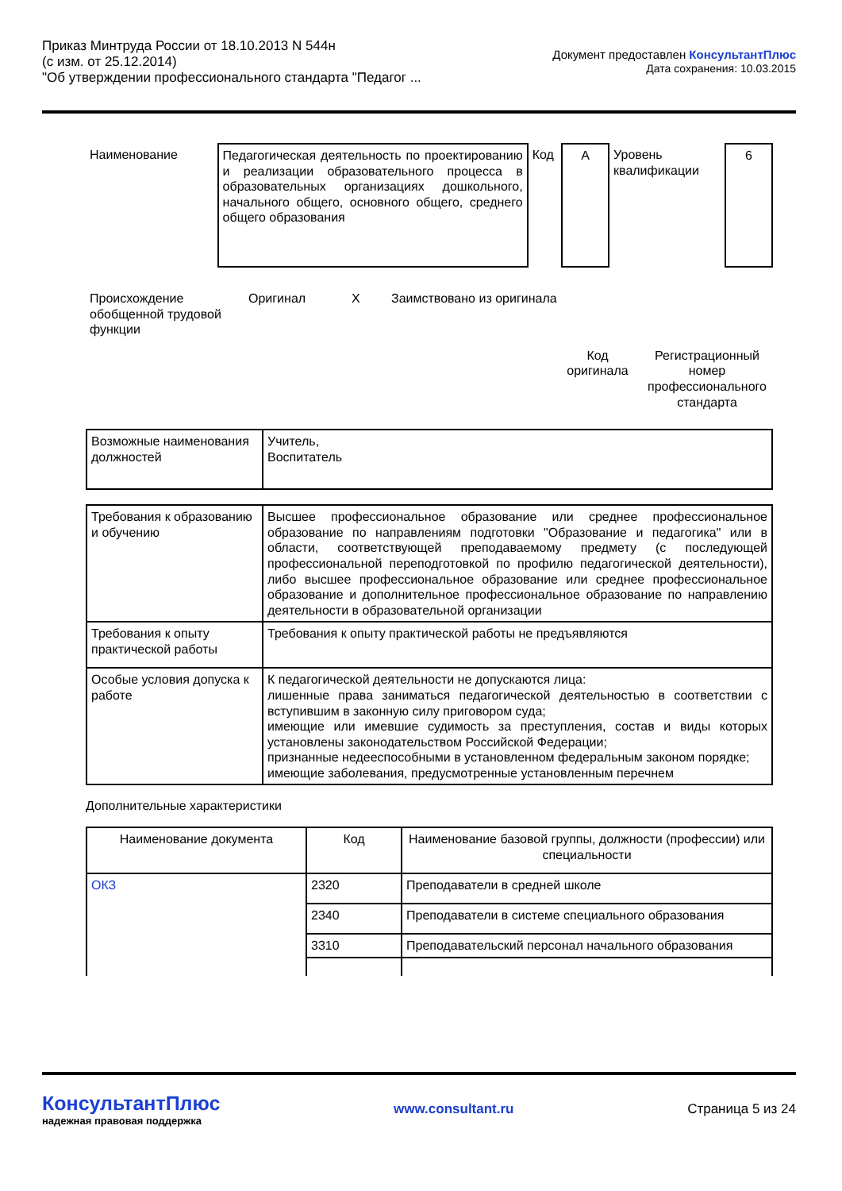Приказ Минтруда России от 18.10.2013 N 544н
(с изм. от 25.12.2014)
"Об утверждении профессионального стандарта "Педагог ...
Документ предоставлен КонсультантПлюс
Дата сохранения: 10.03.2015
| Наименование | Педагогическая деятельность по проектированию и реализации образовательного процесса в образовательных организациях дошкольного, начального общего, основного общего, среднего общего образования | Код | A | Уровень квалификации | 6 |
| Происхождение обобщенной трудовой функции | Оригинал | X | Заимствовано из оригинала |
| | Код оригинала | Регистрационный номер профессионального стандарта |
| Возможные наименования должностей | Учитель, Воспитатель |
| Требования к образованию и обучению | Высшее профессиональное образование или среднее профессиональное образование по направлениям подготовки "Образование и педагогика" или в области, соответствующей преподаваемому предмету (с последующей профессиональной переподготовкой по профилю педагогической деятельности), либо высшее профессиональное образование или среднее профессиональное образование и дополнительное профессиональное образование по направлению деятельности в образовательной организации |
| Требования к опыту практической работы | Требования к опыту практической работы не предъявляются |
| Особые условия допуска к работе | К педагогической деятельности не допускаются лица: лишенные права заниматься педагогической деятельностью в соответствии с вступившим в законную силу приговором суда; имеющие или имевшие судимость за преступления, состав и виды которых установлены законодательством Российской Федерации; признанные недееспособными в установленном федеральным законом порядке; имеющие заболевания, предусмотренные установленным перечнем |
Дополнительные характеристики
| Наименование документа | Код | Наименование базовой группы, должности (профессии) или специальности |
| ОКЗ | 2320 | Преподаватели в средней школе |
| | 2340 | Преподаватели в системе специального образования |
| | 3310 | Преподавательский персонал начального образования |
КонсультантПлюс
надежная правовая поддержка
www.consultant.ru Страница 5 из 24